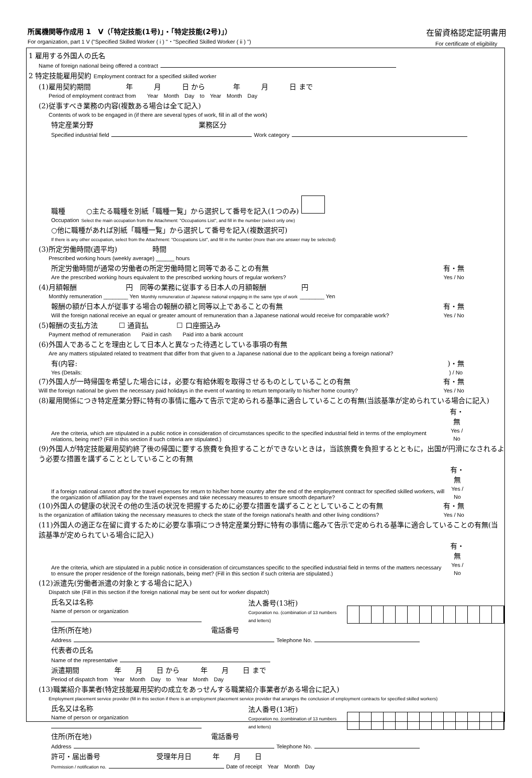所属機関等作成用 1　V（「特定技能(1号)」・「特定技能(2号)」）
For organization, part 1 V ("Specified Skilled Worker ( i ) "・"Specified Skilled Worker ( ii ) ")
在留資格認定証明書用
For certificate of eligibility
1 雇用する外国人の氏名
Name of foreign national being offered a contract
2 特定技能雇用契約 Employment contract for a specified skilled worker
(1)雇用契約期間　　　　　年　　　月　　　日 から　　　　年　　　月　　　日 まで
Period of employment contract from　　Year　Month　Day　to　Year　Month　Day
(2)従事すべき業務の内容(複数ある場合は全て記入)
Contents of work to be engaged in (if there are several types of work, fill in all of the work)
特定産業分野　　　　　　　　　　　　　　　業務区分
Specified industrial field Work category
職種　　　○主たる職種を別紙「職種一覧」から選択して番号を記入(1つのみ)
Occupation Select the main occupation from the Attachment: "Occupations List", and fill in the number (select only one)
○他に職種があれば別紙「職種一覧」から選択して番号を記入(複数選択可)
If there is any other occupation, select from the Attachment: "Occupations List", and fill in the number (more than one answer may be selected)
(3)所定労働時間(週平均)　　　　　時間
Prescribed working hours (weekly average) ______ hours
所定労働時間が通常の労働者の所定労働時間と同等であることの有無
Are the prescribed working hours equivalent to the prescribed working hours of regular workers?
有・無
Yes / No
(4)月額報酬　　　　　　　円　同等の業務に従事する日本人の月額報酬　　　　　円
Monthly remuneration ________ Yen Monthly remuneration of Japanese national engaging in the same type of work ________ Yen
報酬の額が日本人が従事する場合の報酬の額と同等以上であることの有無
Will the foreign national receive an equal or greater amount of remuneration than a Japanese national would receive for comparable work?
有・無
Yes / No
(5)報酬の支払方法　　　☐ 通貨払　　　　☐ 口座振込み
Payment method of remuneration　　Paid in cash　　Paid into a bank account
(6)外国人であることを理由として日本人と異なった待遇としている事項の有無
Are any matters stipulated related to treatment that differ from that given to a Japanese national due to the applicant being a foreign national?
有(内容:
Yes (Details:
)・無
) / No
(7)外国人が一時帰国を希望した場合には，必要な有給休暇を取得させるものとしていることの有無
Will the foreign national be given the necessary paid holidays in the event of wanting to return temporarily to his/her home country?
有・無
Yes / No
(8)雇用関係につき特定産業分野に特有の事情に鑑みて告示で定められる基準に適合していることの有無(当該基準が定められている場合に記入)
Are the criteria, which are stipulated in a public notice in consideration of circumstances specific to the specified industrial field in terms of the employment relations, being met? (Fill in this section if such criteria are stipulated.)
有・無
Yes / No
(9)外国人が特定技能雇用契約終了後の帰国に要する旅費を負担することができないときは，当該旅費を負担するとともに，出国が円滑になされるよう必要な措置を講ずることとしていることの有無
If a foreign national cannot afford the travel expenses for return to his/her home country after the end of the employment contract for specified skilled workers, will the organization of affiliation pay for the travel expenses and take necessary measures to ensure smooth departure?
有・無
Yes / No
(10)外国人の健康の状況その他の生活の状況を把握するために必要な措置を講ずることとしていることの有無
Is the organization of affiliation taking the necessary measures to check the state of the foreign national's health and other living conditions?
有・無
Yes / No
(11)外国人の適正な在留に資するために必要な事項につき特定産業分野に特有の事情に鑑みて告示で定められる基準に適合していることの有無(当該基準が定められている場合に記入)
Are the criteria, which are stipulated in a public notice in consideration of circumstances specific to the specified industrial field in terms of the matters necessary to ensure the proper residence of the foreign nationals, being met? (Fill in this section if such criteria are stipulated.)
有・無
Yes / No
(12)派遣先(労働者派遣の対象とする場合に記入)
Dispatch site (Fill in this section if the foreign national may be sent out for worker dispatch)
氏名又は名称
Name of person or organization
法人番号(13桁)
Corporation no. (combination of 13 numbers and letters)
住所(所在地)　　　　　　　　　　　　　　　　　電話番号
Address Telephone No.
代表者の氏名
Name of the representative
派遣期間　　　　　年　　月　　日 から　　　年　　月　　日 まで
Period of dispatch from　Year　Month　Day　to　Year　Month　Day
(13)職業紹介事業者(特定技能雇用契約の成立をあっせんする職業紹介事業者がある場合に記入)
Employment placement service provider (fill in this section if there is an employment placement service provider that arranges the conclusion of employment contracts for specified skilled workers)
氏名又は名称
Name of person or organization
法人番号(13桁)
Corporation no. (combination of 13 numbers and letters)
住所(所在地)　　　　　　　　　　　　　　　　　電話番号
Address Telephone No.
許可・届出番号　　　　　　　　受理年月日　　　年　　月　　日
Permission / notification no. Date of receipt　Year　Month　Day